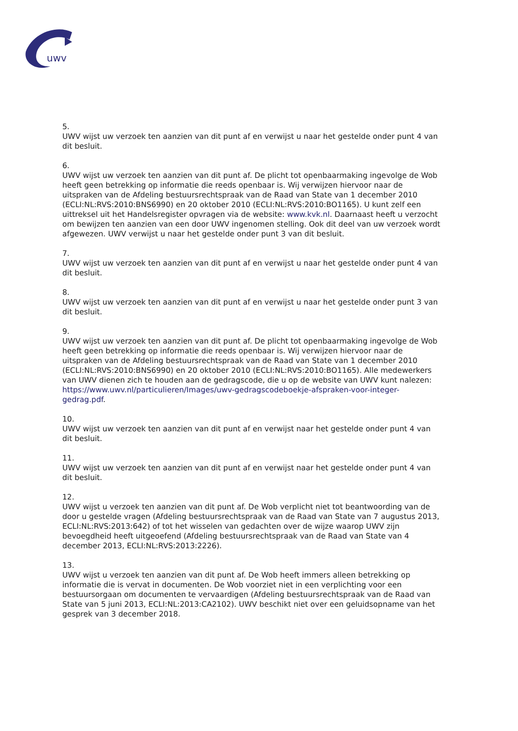uwv
5.
UWV wijst uw verzoek ten aanzien van dit punt af en verwijst u naar het gestelde onder punt 4 van dit besluit.
6.
UWV wijst uw verzoek ten aanzien van dit punt af. De plicht tot openbaarmaking ingevolge de Wob heeft geen betrekking op informatie die reeds openbaar is. Wij verwijzen hiervoor naar de uitspraken van de Afdeling bestuursrechtspraak van de Raad van State van 1 december 2010 (ECLI:NL:RVS:2010:BNS6990) en 20 oktober 2010 (ECLI:NL:RVS:2010:BO1165). U kunt zelf een uittreksel uit het Handelsregister opvragen via de website: www.kvk.nl. Daarnaast heeft u verzocht om bewijzen ten aanzien van een door UWV ingenomen stelling. Ook dit deel van uw verzoek wordt afgewezen. UWV verwijst u naar het gestelde onder punt 3 van dit besluit.
7.
UWV wijst uw verzoek ten aanzien van dit punt af en verwijst u naar het gestelde onder punt 4 van dit besluit.
8.
UWV wijst uw verzoek ten aanzien van dit punt af en verwijst u naar het gestelde onder punt 3 van dit besluit.
9.
UWV wijst uw verzoek ten aanzien van dit punt af. De plicht tot openbaarmaking ingevolge de Wob heeft geen betrekking op informatie die reeds openbaar is. Wij verwijzen hiervoor naar de uitspraken van de Afdeling bestuursrechtspraak van de Raad van State van 1 december 2010 (ECLI:NL:RVS:2010:BNS6990) en 20 oktober 2010 (ECLI:NL:RVS:2010:BO1165). Alle medewerkers van UWV dienen zich te houden aan de gedragscode, die u op de website van UWV kunt nalezen: https://www.uwv.nl/particulieren/Images/uwv-gedragscodeboekje-afspraken-voor-integer-gedrag.pdf.
10.
UWV wijst uw verzoek ten aanzien van dit punt af en verwijst naar het gestelde onder punt 4 van dit besluit.
11.
UWV wijst uw verzoek ten aanzien van dit punt af en verwijst naar het gestelde onder punt 4 van dit besluit.
12.
UWV wijst u verzoek ten aanzien van dit punt af. De Wob verplicht niet tot beantwoording van de door u gestelde vragen (Afdeling bestuursrechtspraak van de Raad van State van 7 augustus 2013, ECLI:NL:RVS:2013:642) of tot het wisselen van gedachten over de wijze waarop UWV zijn bevoegdheid heeft uitgeoefend (Afdeling bestuursrechtspraak van de Raad van State van 4 december 2013, ECLI:NL:RVS:2013:2226).
13.
UWV wijst u verzoek ten aanzien van dit punt af. De Wob heeft immers alleen betrekking op informatie die is vervat in documenten. De Wob voorziet niet in een verplichting voor een bestuursorgaan om documenten te vervaardigen (Afdeling bestuursrechtspraak van de Raad van State van 5 juni 2013, ECLI:NL:2013:CA2102). UWV beschikt niet over een geluidsopname van het gesprek van 3 december 2018.